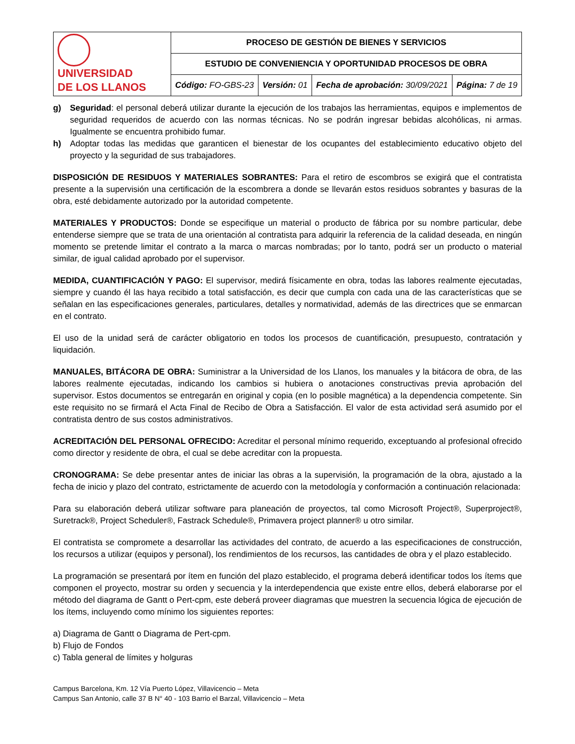| UNIVERSIDAD DE LOS LLANOS | PROCESO DE GESTIÓN DE BIENES Y SERVICIOS | | | |
| | ESTUDIO DE CONVENIENCIA Y OPORTUNIDAD PROCESOS DE OBRA | | | |
| | Código: FO-GBS-23 | Versión: 01 | Fecha de aprobación: 30/09/2021 | Página: 7 de 19 |
g) Seguridad: el personal deberá utilizar durante la ejecución de los trabajos las herramientas, equipos e implementos de seguridad requeridos de acuerdo con las normas técnicas. No se podrán ingresar bebidas alcohólicas, ni armas. Igualmente se encuentra prohibido fumar.
h) Adoptar todas las medidas que garanticen el bienestar de los ocupantes del establecimiento educativo objeto del proyecto y la seguridad de sus trabajadores.
DISPOSICIÓN DE RESIDUOS Y MATERIALES SOBRANTES: Para el retiro de escombros se exigirá que el contratista presente a la supervisión una certificación de la escombrera a donde se llevarán estos residuos sobrantes y basuras de la obra, esté debidamente autorizado por la autoridad competente.
MATERIALES Y PRODUCTOS: Donde se especifique un material o producto de fábrica por su nombre particular, debe entenderse siempre que se trata de una orientación al contratista para adquirir la referencia de la calidad deseada, en ningún momento se pretende limitar el contrato a la marca o marcas nombradas; por lo tanto, podrá ser un producto o material similar, de igual calidad aprobado por el supervisor.
MEDIDA, CUANTIFICACIÓN Y PAGO: El supervisor, medirá físicamente en obra, todas las labores realmente ejecutadas, siempre y cuando él las haya recibido a total satisfacción, es decir que cumpla con cada una de las características que se señalan en las especificaciones generales, particulares, detalles y normatividad, además de las directrices que se enmarcan en el contrato.
El uso de la unidad será de carácter obligatorio en todos los procesos de cuantificación, presupuesto, contratación y liquidación.
MANUALES, BITÁCORA DE OBRA: Suministrar a la Universidad de los Llanos, los manuales y la bitácora de obra, de las labores realmente ejecutadas, indicando los cambios si hubiera o anotaciones constructivas previa aprobación del supervisor. Estos documentos se entregarán en original y copia (en lo posible magnética) a la dependencia competente. Sin este requisito no se firmará el Acta Final de Recibo de Obra a Satisfacción. El valor de esta actividad será asumido por el contratista dentro de sus costos administrativos.
ACREDITACIÓN DEL PERSONAL OFRECIDO: Acreditar el personal mínimo requerido, exceptuando al profesional ofrecido como director y residente de obra, el cual se debe acreditar con la propuesta.
CRONOGRAMA: Se debe presentar antes de iniciar las obras a la supervisión, la programación de la obra, ajustado a la fecha de inicio y plazo del contrato, estrictamente de acuerdo con la metodología y conformación a continuación relacionada:
Para su elaboración deberá utilizar software para planeación de proyectos, tal como Microsoft Project®, Superproject®, Suretrack®, Project Scheduler®, Fastrack Schedule®, Primavera project planner® u otro similar.
El contratista se compromete a desarrollar las actividades del contrato, de acuerdo a las especificaciones de construcción, los recursos a utilizar (equipos y personal), los rendimientos de los recursos, las cantidades de obra y el plazo establecido.
La programación se presentará por ítem en función del plazo establecido, el programa deberá identificar todos los ítems que componen el proyecto, mostrar su orden y secuencia y la interdependencia que existe entre ellos, deberá elaborarse por el método del diagrama de Gantt o Pert-cpm, este deberá proveer diagramas que muestren la secuencia lógica de ejecución de los ítems, incluyendo como mínimo los siguientes reportes:
a) Diagrama de Gantt o Diagrama de Pert-cpm.
b) Flujo de Fondos
c) Tabla general de límites y holguras
Campus Barcelona, Km. 12 Vía Puerto López, Villavicencio – Meta
Campus San Antonio, calle 37 B N° 40 - 103 Barrio el Barzal, Villavicencio – Meta